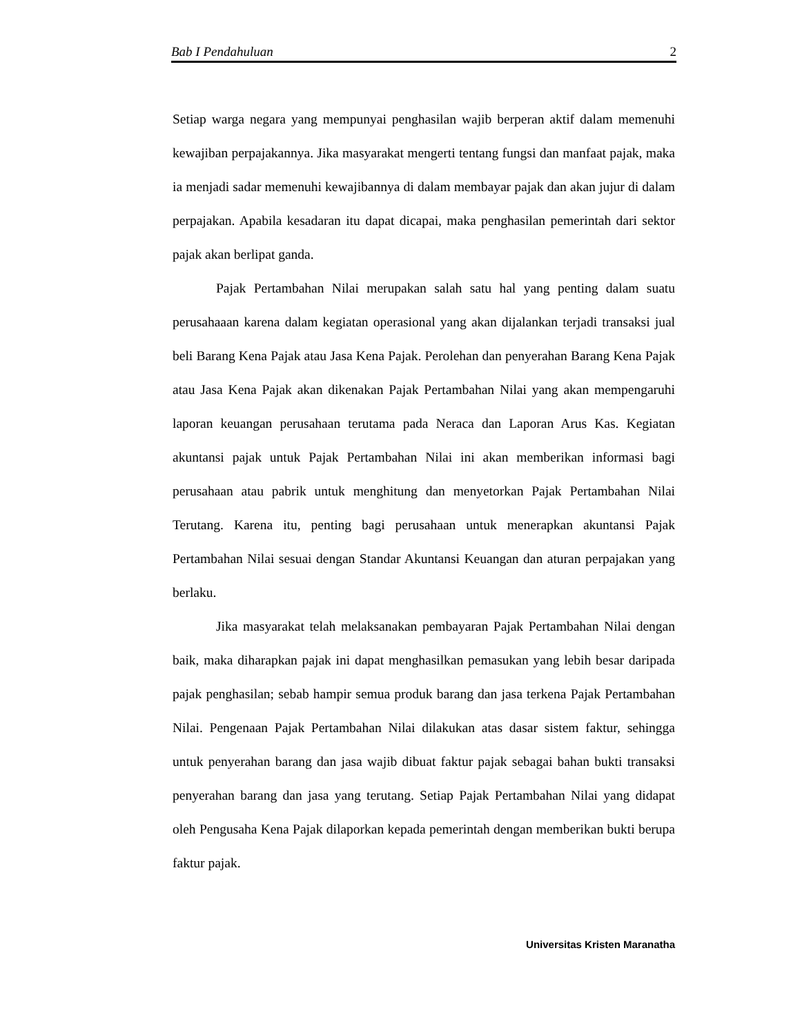Bab I Pendahuluan 2
Setiap warga negara yang mempunyai penghasilan wajib berperan aktif dalam memenuhi kewajiban perpajakannya. Jika masyarakat mengerti tentang fungsi dan manfaat pajak, maka ia menjadi sadar memenuhi kewajibannya di dalam membayar pajak dan akan jujur di dalam perpajakan. Apabila kesadaran itu dapat dicapai, maka penghasilan pemerintah dari sektor pajak akan berlipat ganda.
Pajak Pertambahan Nilai merupakan salah satu hal yang penting dalam suatu perusahaaan karena dalam kegiatan operasional yang akan dijalankan terjadi transaksi jual beli Barang Kena Pajak atau Jasa Kena Pajak. Perolehan dan penyerahan Barang Kena Pajak atau Jasa Kena Pajak akan dikenakan Pajak Pertambahan Nilai yang akan mempengaruhi laporan keuangan perusahaan terutama pada Neraca dan Laporan Arus Kas. Kegiatan akuntansi pajak untuk Pajak Pertambahan Nilai ini akan memberikan informasi bagi perusahaan atau pabrik untuk menghitung dan menyetorkan Pajak Pertambahan Nilai Terutang. Karena itu, penting bagi perusahaan untuk menerapkan akuntansi Pajak Pertambahan Nilai sesuai dengan Standar Akuntansi Keuangan dan aturan perpajakan yang berlaku.
Jika masyarakat telah melaksanakan pembayaran Pajak Pertambahan Nilai dengan baik, maka diharapkan pajak ini dapat menghasilkan pemasukan yang lebih besar daripada pajak penghasilan; sebab hampir semua produk barang dan jasa terkena Pajak Pertambahan Nilai. Pengenaan Pajak Pertambahan Nilai dilakukan atas dasar sistem faktur, sehingga untuk penyerahan barang dan jasa wajib dibuat faktur pajak sebagai bahan bukti transaksi penyerahan barang dan jasa yang terutang. Setiap Pajak Pertambahan Nilai yang didapat oleh Pengusaha Kena Pajak dilaporkan kepada pemerintah dengan memberikan bukti berupa faktur pajak.
Universitas Kristen Maranatha